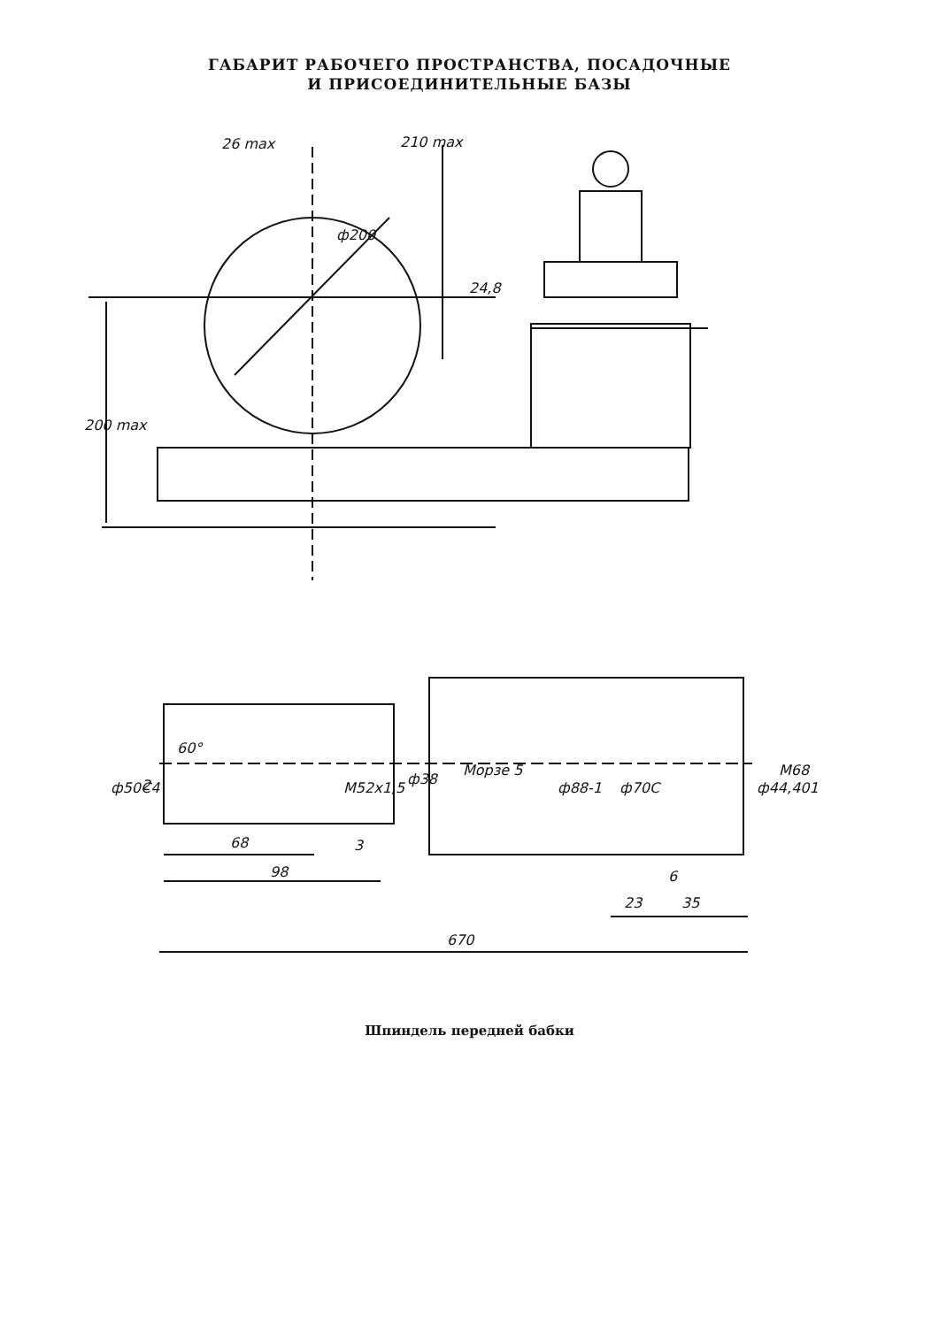ГАБАРИТ РАБОЧЕГО ПРОСТРАНСТВА, ПОСАДОЧНЫЕ
И ПРИСОЕДИНИТЕЛЬНЫЕ БАЗЫ
26 max
210 max
ф200
24,8
200 max
ф50С4
2
60°
М52х1,5
68
3
98
ф38
Морзе 5
ф88-1
ф70С
ф44,401
М68
6
23
35
670
Шпиндель передней бабки